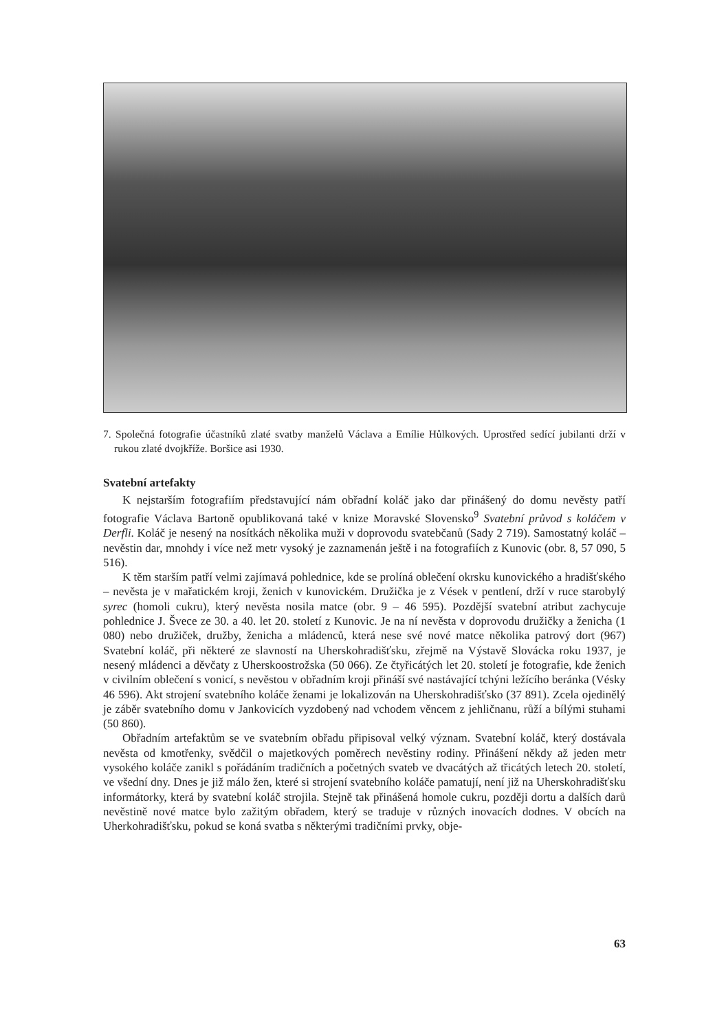7. Společná fotografie účastníků zlaté svatby manželů Václava a Emílie Hůlkových. Uprostřed sedící jubilanti drží v rukou zlaté dvojkříže. Boršice asi 1930.
Svatební artefakty
K nejstarším fotografiím představující nám obřadní koláč jako dar přinášený do domu nevěsty patří fotografie Václava Bartoně opublikovaná také v knize Moravské Slovensko<sup>9</sup> Svatební průvod s koláčem v Derfli. Koláč je nesený na nosítkách několika muži v doprovodu svatebčanů (Sady 2 719). Samostatný koláč – nevěstin dar, mnohdy i více než metr vysoký je zaznamenán ještě i na fotografiích z Kunovic (obr. 8, 57 090, 5 516).
K těm starším patří velmi zajímavá pohlednice, kde se prolíná oblečení okrsku kunovického a hradišťského – nevěsta je v mařatickém kroji, ženich v kunovickém. Družička je z Vések v pentlení, drží v ruce starobylý syrec (homoli cukru), který nevěsta nosila matce (obr. 9 – 46 595). Pozdější svatební atribut zachycuje pohlednice J. Švece ze 30. a 40. let 20. století z Kunovic. Je na ní nevěsta v doprovodu družičky a ženicha (1 080) nebo družiček, družby, ženicha a mládenců, která nese své nové matce několika patrový dort (967) Svatební koláč, při některé ze slavností na Uherskohradišťsku, zřejmě na Výstavě Slovácka roku 1937, je nesený mládenci a děvčaty z Uherskoostrožska (50 066). Ze čtyřicátých let 20. století je fotografie, kde ženich v civilním oblečení s vonicí, s nevěstou v obřadním kroji přináší své nastávající tchýni ležícího beránka (Vésky 46 596). Akt strojení svatebního koláče ženami je lokalizován na Uherskohradišťsko (37 891). Zcela ojedinělý je záběr svatebního domu v Jankovicích vyzdobený nad vchodem věncem z jehličnanu, růží a bílými stuhami (50 860).
Obřadním artefaktům se ve svatebním obřadu připisoval velký význam. Svatební koláč, který dostávala nevěsta od kmotřenky, svědčil o majetkových poměrech nevěstiny rodiny. Přinášení někdy až jeden metr vysokého koláče zanikl s pořádáním tradičních a početných svateb ve dvacátých až třicátých letech 20. století, ve všední dny. Dnes je již málo žen, které si strojení svatebního koláče pamatují, není již na Uherskohradišťsku informátorky, která by svatební koláč strojila. Stejně tak přinášená homole cukru, později dortu a dalších darů nevěstině nové matce bylo zažitým obřadem, který se traduje v různých inovacích dodnes. V obcích na Uherkohradišťsku, pokud se koná svatba s některými tradičními prvky, obje-
63